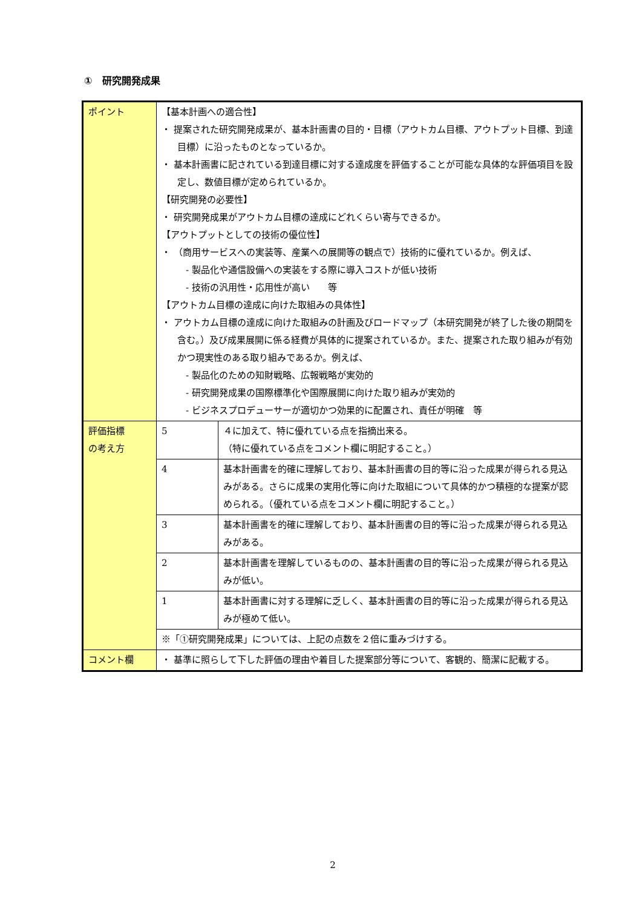①　研究開発成果
| ポイント | 【基本計画への適合性】 ・ 提案された研究開発成果が、基本計画書の目的・目標（アウトカム目標、アウトプット目標、到達目標）に沿ったものとなっているか。 ・ 基本計画書に記されている到達目標に対する達成度を評価することが可能な具体的な評価項目を設定し、数値目標が定められているか。 【研究開発の必要性】 ・ 研究開発成果がアウトカム目標の達成にどれくらい寄与できるか。 【アウトプットとしての技術の優位性】 ・ （商用サービスへの実装等、産業への展開等の観点で）技術的に優れているか。例えば、 - 製品化や通信設備への実装をする際に導入コストが低い技術 - 技術の汎用性・応用性が高い 等 【アウトカム目標の達成に向けた取組みの具体性】 ・ アウトカム目標の達成に向けた取組みの計画及びロードマップ（本研究開発が終了した後の期間を含む。）及び成果展開に係る経費が具体的に提案されているか。また、提案された取り組みが有効かつ現実性のある取り組みであるか。例えば、 - 製品化のための知財戦略、広報戦略が実効的 - 研究開発成果の国際標準化や国際展開に向けた取り組みが実効的 - ビジネスプロデューサーが適切かつ効果的に配置され、責任が明確 等 | |
| 評価指標 の考え方 | 5 | ４に加えて、特に優れている点を指摘出来る。 （特に優れている点をコメント欄に明記すること。） |
| | 4 | 基本計画書を的確に理解しており、基本計画書の目的等に沿った成果が得られる見込みがある。さらに成果の実用化等に向けた取組について具体的かつ積極的な提案が認められる。（優れている点をコメント欄に明記すること。） |
| | 3 | 基本計画書を的確に理解しており、基本計画書の目的等に沿った成果が得られる見込みがある。 |
| | 2 | 基本計画書を理解しているものの、基本計画書の目的等に沿った成果が得られる見込みが低い。 |
| | 1 | 基本計画書に対する理解に乏しく、基本計画書の目的等に沿った成果が得られる見込みが極めて低い。 |
| | ※「①研究開発成果」については、上記の点数を２倍に重みづけする。 | |
| コメント欄 | ・ 基準に照らして下した評価の理由や着目した提案部分等について、客観的、簡潔に記載する。 | |
2